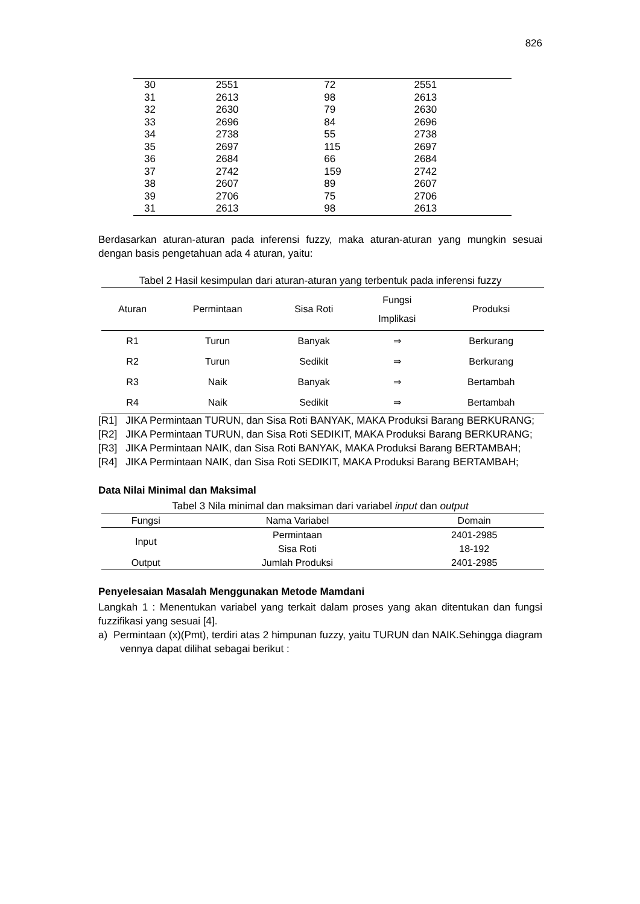826
| 30 | 2551 | 72 | 2551 |
| 31 | 2613 | 98 | 2613 |
| 32 | 2630 | 79 | 2630 |
| 33 | 2696 | 84 | 2696 |
| 34 | 2738 | 55 | 2738 |
| 35 | 2697 | 115 | 2697 |
| 36 | 2684 | 66 | 2684 |
| 37 | 2742 | 159 | 2742 |
| 38 | 2607 | 89 | 2607 |
| 39 | 2706 | 75 | 2706 |
| 31 | 2613 | 98 | 2613 |
Berdasarkan aturan-aturan pada inferensi fuzzy, maka aturan-aturan yang mungkin sesuai dengan basis pengetahuan ada 4 aturan, yaitu:
Tabel 2 Hasil kesimpulan dari aturan-aturan yang terbentuk pada inferensi fuzzy
| Aturan | Permintaan | Sisa Roti | Fungsi Implikasi | Produksi |
| --- | --- | --- | --- | --- |
| R1 | Turun | Banyak | ⇒ | Berkurang |
| R2 | Turun | Sedikit | ⇒ | Berkurang |
| R3 | Naik | Banyak | ⇒ | Bertambah |
| R4 | Naik | Sedikit | ⇒ | Bertambah |
[R1] JIKA Permintaan TURUN, dan Sisa Roti BANYAK, MAKA Produksi Barang BERKURANG;
[R2] JIKA Permintaan TURUN, dan Sisa Roti SEDIKIT, MAKA Produksi Barang BERKURANG;
[R3] JIKA Permintaan NAIK, dan Sisa Roti BANYAK, MAKA Produksi Barang BERTAMBAH;
[R4] JIKA Permintaan NAIK, dan Sisa Roti SEDIKIT, MAKA Produksi Barang BERTAMBAH;
Data Nilai Minimal dan Maksimal
Tabel 3 Nila minimal dan maksiman dari variabel input dan output
| Fungsi | Nama Variabel | Domain |
| --- | --- | --- |
| Input | Permintaan | 2401-2985 |
| | Sisa Roti | 18-192 |
| Output | Jumlah Produksi | 2401-2985 |
Penyelesaian Masalah Menggunakan Metode Mamdani
Langkah 1 : Menentukan variabel yang terkait dalam proses yang akan ditentukan dan fungsi fuzzifikasi yang sesuai [4].
a) Permintaan (x)(Pmt), terdiri atas 2 himpunan fuzzy, yaitu TURUN dan NAIK.Sehingga diagram vennya dapat dilihat sebagai berikut :